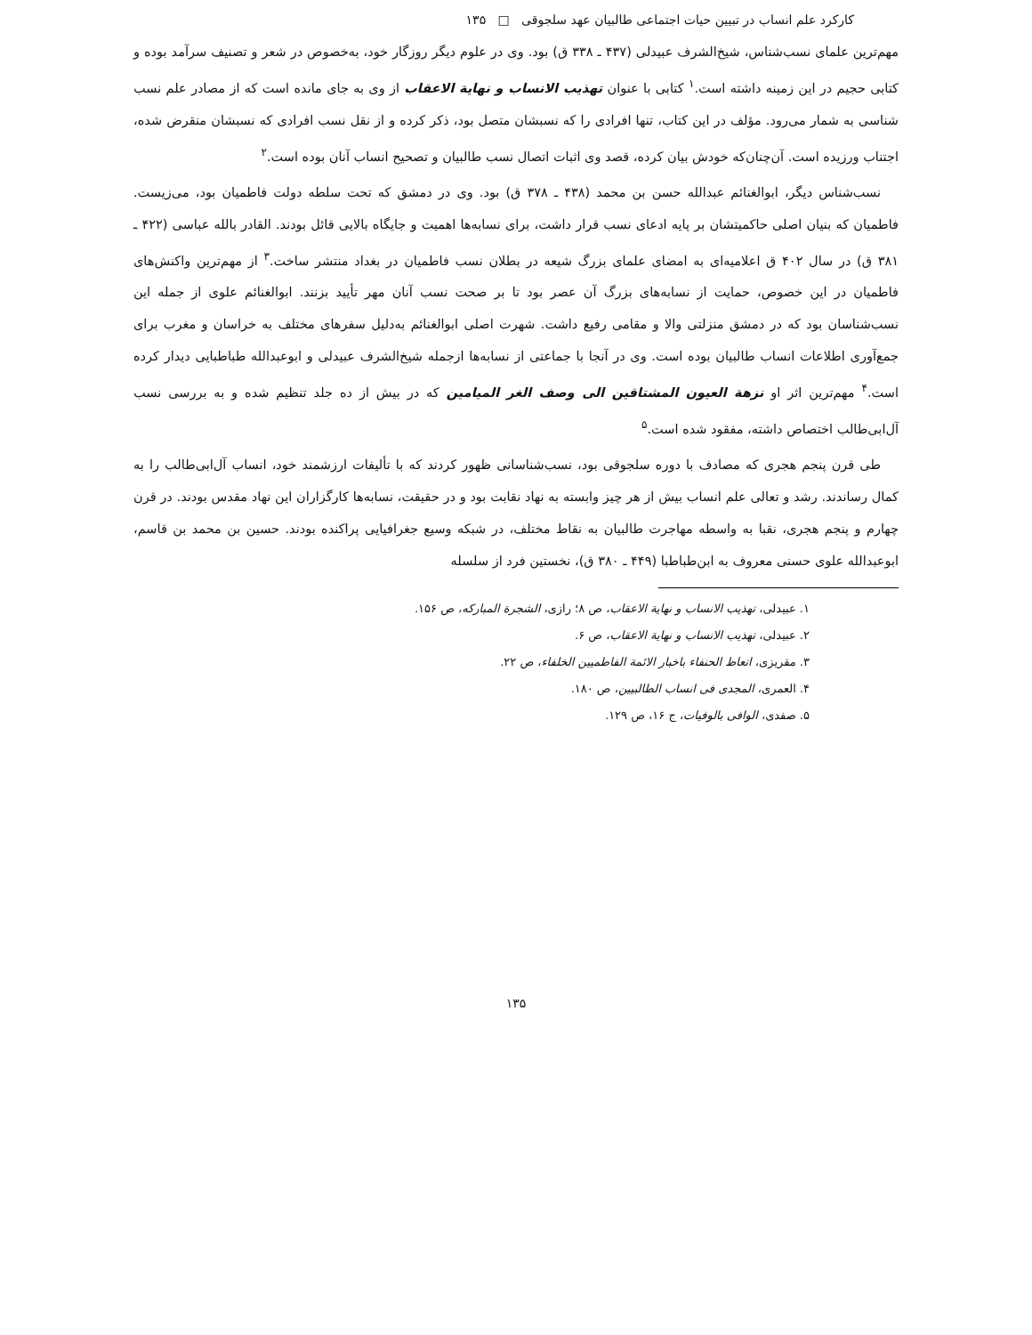کارکرد علم انساب در تبیین حیات اجتماعی طالبیان عهد سلجوقی □ ۱۳۵
مهم‌ترین علمای نسب‌شناس، شیخ‌الشرف عبیدلی (۴۳۷ ـ ۳۳۸ ق) بود. وی در علوم دیگر روزگار خود، به‌خصوص در شعر و تصنیف سرآمد بوده و کتابی حجیم در این زمینه داشته است.<sup>۱</sup> کتابی با عنوان تهذیب الانساب و نهایة الاعقاب از وی به جای مانده است که از مصادر علم نسب شناسی به شمار می‌رود. مؤلف در این کتاب، تنها افرادی را که نسبشان متصل بود، ذکر کرده و از نقل نسب افرادی که نسبشان منقرض شده، اجتناب ورزیده است. آن‌چنان‌که خودش بیان کرده، قصد وی اثبات اتصال نسب طالبیان و تصحیح انساب آنان بوده است.<sup>۲</sup>
نسب‌شناس دیگر، ابوالغنائم عبدالله حسن بن محمد (۴۳۸ ـ ۳۷۸ ق) بود. وی در دمشق که تحت سلطه دولت فاطمیان بود، می‌زیست. فاطمیان که بنیان اصلی حاکمیتشان بر پایه ادعای نسب قرار داشت، برای نسابه‌ها اهمیت و جایگاه بالایی قائل بودند. القادر بالله عباسی (۴۲۲ ـ ۳۸۱ ق) در سال ۴۰۲ ق اعلامیه‌ای به امضای علمای بزرگ شیعه در بطلان نسب فاطمیان در بغداد منتشر ساخت.<sup>۳</sup> از مهم‌ترین واکنش‌های فاطمیان در این خصوص، حمایت از نسابه‌های بزرگ آن عصر بود تا بر صحت نسب آنان مهر تأیید بزنند. ابوالغنائم علوی از جمله این نسب‌شناسان بود که در دمشق منزلتی والا و مقامی رفیع داشت. شهرت اصلی ابوالغنائم به‌دلیل سفرهای مختلف به خراسان و مغرب برای جمع‌آوری اطلاعات انساب طالبیان بوده است. وی در آنجا با جماعتی از نسابه‌ها ازجمله شیخ‌الشرف عبیدلی و ابوعبدالله طباطبایی دیدار کرده است.<sup>۴</sup> مهم‌ترین اثر او نزهة العیون المشتاقین الی وصف الغر المیامین که در بیش از ده جلد تنظیم شده و به بررسی نسب آل‌ابی‌طالب اختصاص داشته، مفقود شده است.<sup>۵</sup>
طی قرن پنجم هجری که مصادف با دوره سلجوقی بود، نسب‌شناسانی ظهور کردند که با تألیفات ارزشمند خود، انساب آل‌ابی‌طالب را به کمال رساندند. رشد و تعالی علم انساب بیش از هر چیز وابسته به نهاد نقابت بود و در حقیقت، نسابه‌ها کارگزاران این نهاد مقدس بودند. در قرن چهارم و پنجم هجری، نقبا به واسطه مهاجرت طالبیان به نقاط مختلف، در شبکه وسیع جغرافیایی پراکنده بودند. حسین بن محمد بن قاسم، ابوعبدالله علوی حسنی معروف به ابن‌طباطبا (۴۴۹ ـ ۳۸۰ ق)، نخستین فرد از سلسله
۱. عبیدلی، تهذیب الانساب و نهایة الاعقاب، ص ۸؛ رازی، الشجرة المبارکه، ص ۱۵۶.
۲. عبیدلی، تهذیب الانساب و نهایة الاعقاب، ص ۶.
۳. مقریزی، اتعاظ الحنفاء باخبار الائمة الفاطمیین الخلفاء، ص ۲۲.
۴. العمری، المجدی فی انساب الطالبیین، ص ۱۸۰.
۵. صفدی، الوافی بالوفیات، ج ۱۶، ص ۱۲۹.
۱۳۵